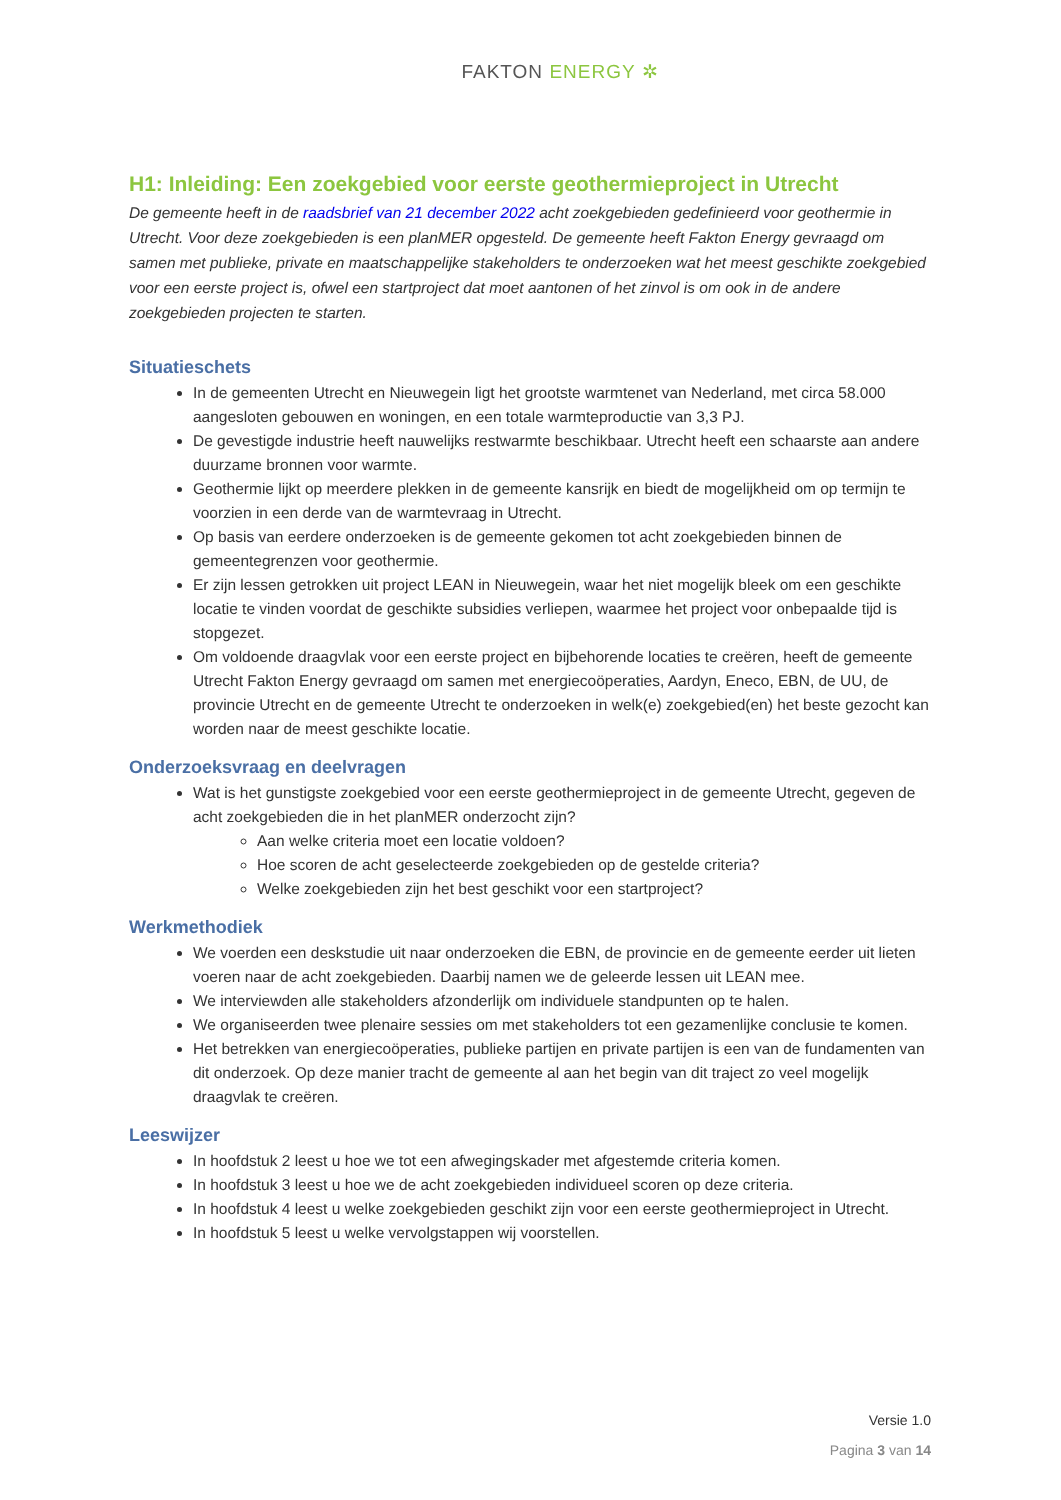FAKTON ENERGY ✲
H1: Inleiding: Een zoekgebied voor eerste geothermieproject in Utrecht
De gemeente heeft in de raadsbrief van 21 december 2022 acht zoekgebieden gedefinieerd voor geothermie in Utrecht. Voor deze zoekgebieden is een planMER opgesteld. De gemeente heeft Fakton Energy gevraagd om samen met publieke, private en maatschappelijke stakeholders te onderzoeken wat het meest geschikte zoekgebied voor een eerste project is, ofwel een startproject dat moet aantonen of het zinvol is om ook in de andere zoekgebieden projecten te starten.
Situatieschets
In de gemeenten Utrecht en Nieuwegein ligt het grootste warmtenet van Nederland, met circa 58.000 aangesloten gebouwen en woningen, en een totale warmteproductie van 3,3 PJ.
De gevestigde industrie heeft nauwelijks restwarmte beschikbaar. Utrecht heeft een schaarste aan andere duurzame bronnen voor warmte.
Geothermie lijkt op meerdere plekken in de gemeente kansrijk en biedt de mogelijkheid om op termijn te voorzien in een derde van de warmtevraag in Utrecht.
Op basis van eerdere onderzoeken is de gemeente gekomen tot acht zoekgebieden binnen de gemeentegrenzen voor geothermie.
Er zijn lessen getrokken uit project LEAN in Nieuwegein, waar het niet mogelijk bleek om een geschikte locatie te vinden voordat de geschikte subsidies verliepen, waarmee het project voor onbepaalde tijd is stopgezet.
Om voldoende draagvlak voor een eerste project en bijbehorende locaties te creëren, heeft de gemeente Utrecht Fakton Energy gevraagd om samen met energiecoöperaties, Aardyn, Eneco, EBN, de UU, de provincie Utrecht en de gemeente Utrecht te onderzoeken in welk(e) zoekgebied(en) het beste gezocht kan worden naar de meest geschikte locatie.
Onderzoeksvraag en deelvragen
Wat is het gunstigste zoekgebied voor een eerste geothermieproject in de gemeente Utrecht, gegeven de acht zoekgebieden die in het planMER onderzocht zijn?
Aan welke criteria moet een locatie voldoen?
Hoe scoren de acht geselecteerde zoekgebieden op de gestelde criteria?
Welke zoekgebieden zijn het best geschikt voor een startproject?
Werkmethodiek
We voerden een deskstudie uit naar onderzoeken die EBN, de provincie en de gemeente eerder uit lieten voeren naar de acht zoekgebieden. Daarbij namen we de geleerde lessen uit LEAN mee.
We interviewden alle stakeholders afzonderlijk om individuele standpunten op te halen.
We organiseerden twee plenaire sessies om met stakeholders tot een gezamenlijke conclusie te komen.
Het betrekken van energiecoöperaties, publieke partijen en private partijen is een van de fundamenten van dit onderzoek. Op deze manier tracht de gemeente al aan het begin van dit traject zo veel mogelijk draagvlak te creëren.
Leeswijzer
In hoofdstuk 2 leest u hoe we tot een afwegingskader met afgestemde criteria komen.
In hoofdstuk 3 leest u hoe we de acht zoekgebieden individueel scoren op deze criteria.
In hoofdstuk 4 leest u welke zoekgebieden geschikt zijn voor een eerste geothermieproject in Utrecht.
In hoofdstuk 5 leest u welke vervolgstappen wij voorstellen.
Versie 1.0
Pagina 3 van 14